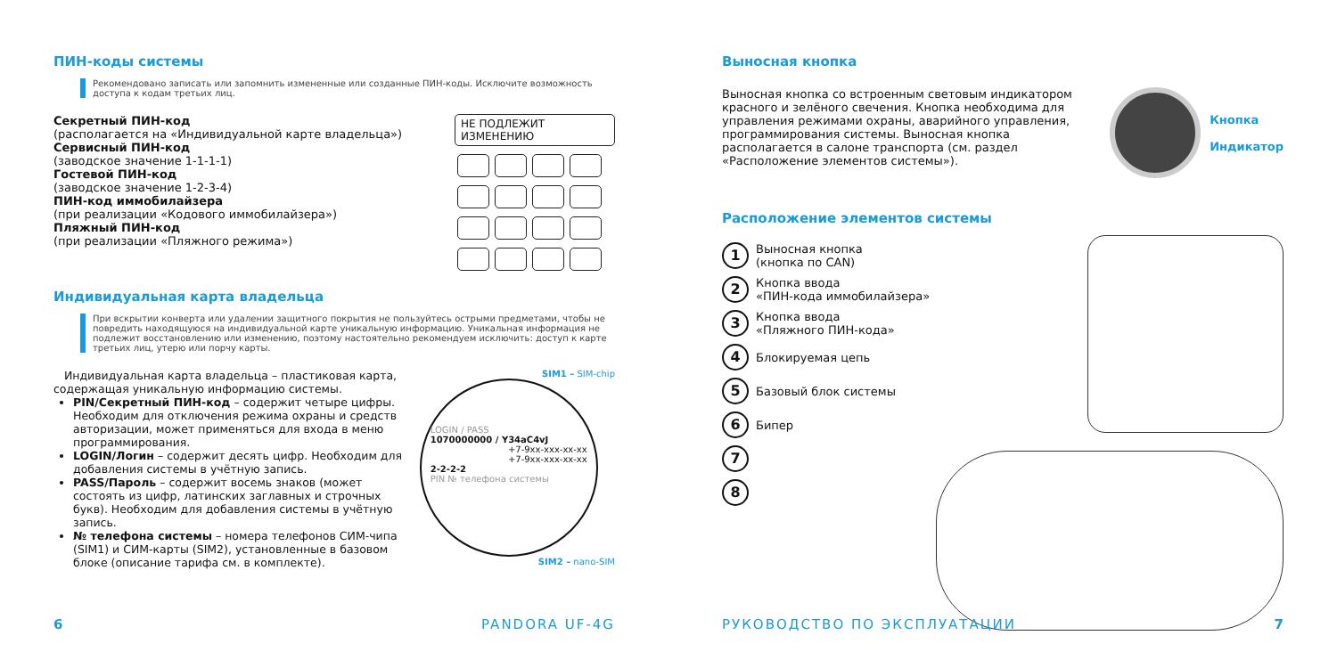ПИН-коды системы
Рекомендовано записать или запомнить измененные или созданные ПИН-коды. Исключите возможность доступа к кодам третьих лиц.
Секретный ПИН-код
(располагается на «Индивидуальной карте владельца»)
Сервисный ПИН-код
(заводское значение 1-1-1-1)
Гостевой ПИН-код
(заводское значение 1-2-3-4)
ПИН-код иммобилайзера
(при реализации «Кодового иммобилайзера»)
Пляжный ПИН-код
(при реализации «Пляжного режима»)
НЕ ПОДЛЕЖИТ ИЗМЕНЕНИЮ
Индивидуальная карта владельца
При вскрытии конверта или удалении защитного покрытия не пользуйтесь острыми предметами, чтобы не повредить находящуюся на индивидуальной карте уникальную информацию. Уникальная информация не подлежит восстановлению или изменению, поэтому настоятельно рекомендуем исключить: доступ к карте третьих лиц, утерю или порчу карты.
Индивидуальная карта владельца – пластиковая карта, содержащая уникальную информацию системы.
PIN/Секретный ПИН-код – содержит четыре цифры. Необходим для отключения режима охраны и средств авторизации, может применяться для входа в меню программирования.
LOGIN/Логин – содержит десять цифр. Необходим для добавления системы в учётную запись.
PASS/Пароль – содержит восемь знаков (может состоять из цифр, латинских заглавных и строчных букв). Необходим для добавления системы в учётную запись.
№ телефона системы – номера телефонов СИМ-чипа (SIM1) и СИМ-карты (SIM2), установленные в базовом блоке (описание тарифа см. в комплекте).
SIM1 – SIM-chip
LOGIN / PASS
1070000000 / Y34aC4vJ
+7-9xx-xxx-xx-xx
+7-9xx-xxx-xx-xx
2-2-2-2
PIN № телефона системы
SIM2 – nano-SIM
6 PANDORA UF-4G
Выносная кнопка
Выносная кнопка со встроенным световым индикатором красного и зелёного свечения. Кнопка необходима для управления режимами охраны, аварийного управления, программирования системы. Выносная кнопка располагается в салоне транспорта (см. раздел «Расположение элементов системы»).
Кнопка
Индикатор
Расположение элементов системы
1 Выносная кнопка
(кнопка по CAN)
2 Кнопка ввода
«ПИН-кода иммобилайзера»
3 Кнопка ввода
«Пляжного ПИН-кода»
4 Блокируемая цепь
5 Базовый блок системы
6 Бипер
7
8
РУКОВОДСТВО ПО ЭКСПЛУАТАЦИИ 7